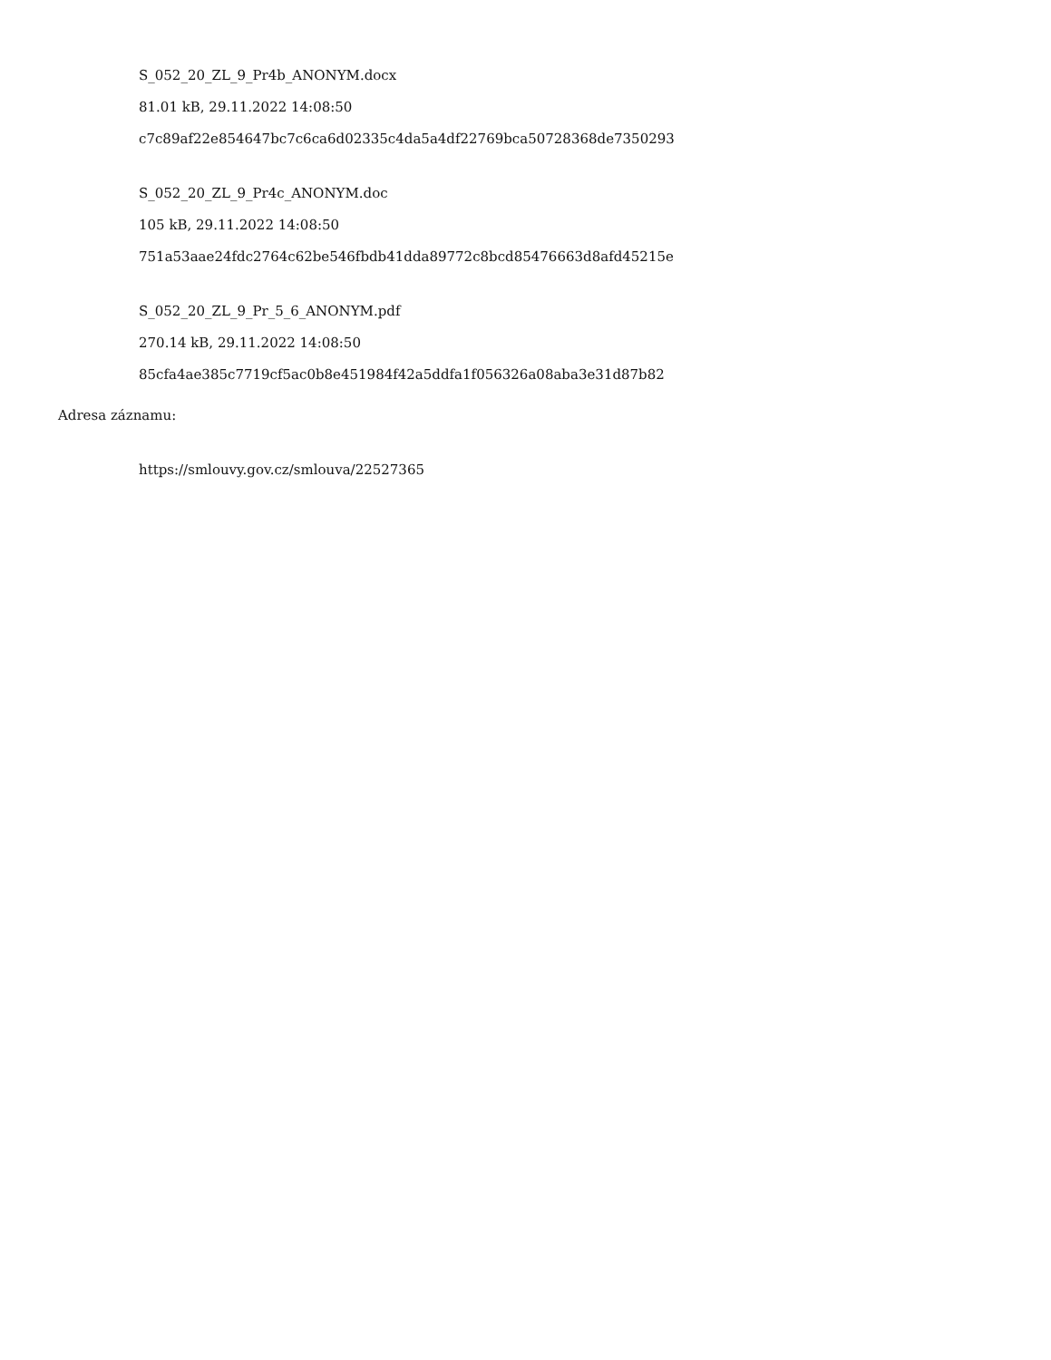S_052_20_ZL_9_Pr4b_ANONYM.docx
81.01 kB, 29.11.2022 14:08:50
c7c89af22e854647bc7c6ca6d02335c4da5a4df22769bca50728368de7350293
S_052_20_ZL_9_Pr4c_ANONYM.doc
105 kB, 29.11.2022 14:08:50
751a53aae24fdc2764c62be546fbdb41dda89772c8bcd85476663d8afd45215e
S_052_20_ZL_9_Pr_5_6_ANONYM.pdf
270.14 kB, 29.11.2022 14:08:50
85cfa4ae385c7719cf5ac0b8e451984f42a5ddfa1f056326a08aba3e31d87b82
Adresa záznamu:
https://smlouvy.gov.cz/smlouva/22527365